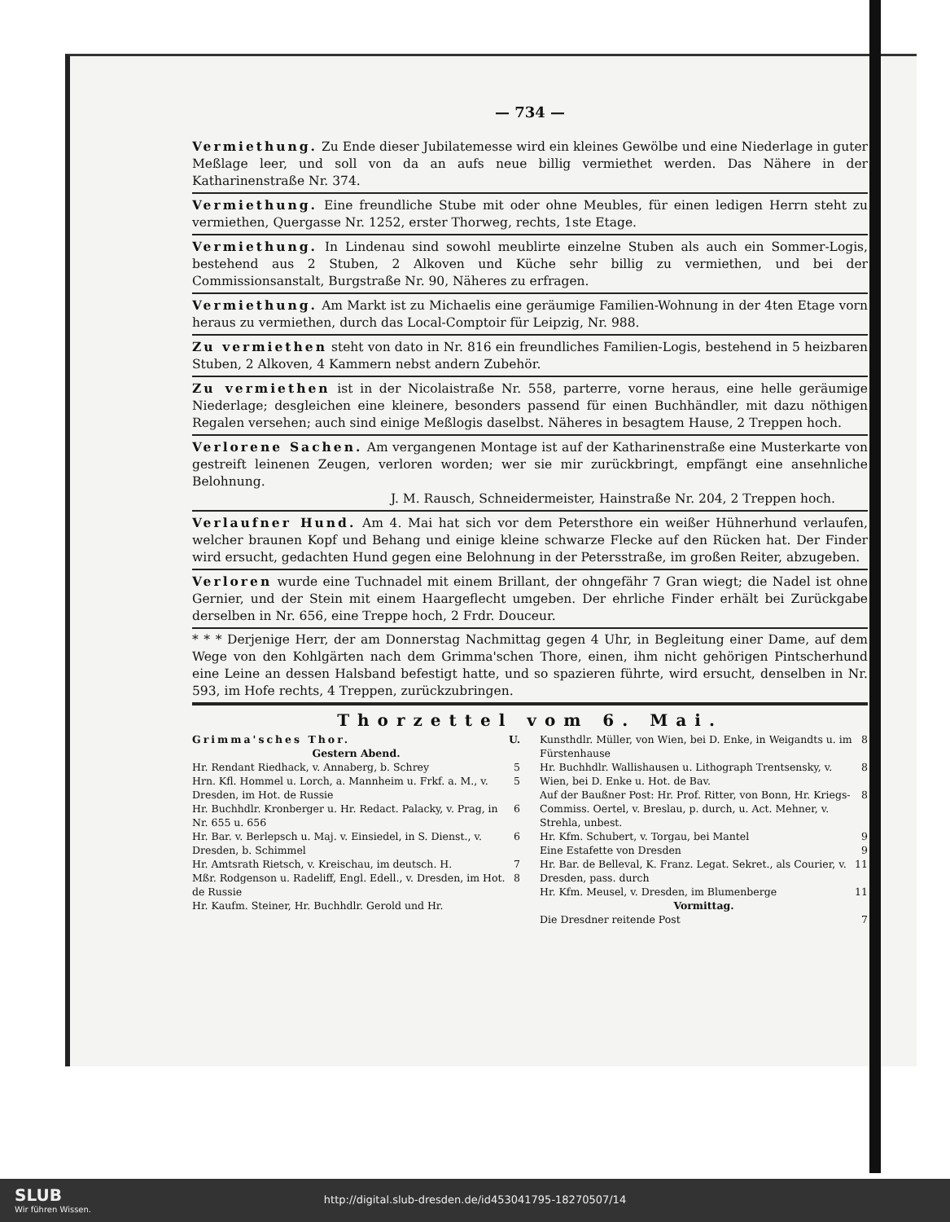— 734 —
Vermiethung. Zu Ende dieser Jubilatemesse wird ein kleines Gewölbe und eine Niederlage in guter Meßlage leer, und soll von da an aufs neue billig vermiethet werden. Das Nähere in der Katharinenstraße Nr. 374.
Vermiethung. Eine freundliche Stube mit oder ohne Meubles, für einen ledigen Herrn steht zu vermiethen, Quergasse Nr. 1252, erster Thorweg, rechts, 1ste Etage.
Vermiethung. In Lindenau sind sowohl meublirte einzelne Stuben als auch ein Sommer-Logis, bestehend aus 2 Stuben, 2 Alkoven und Küche sehr billig zu vermiethen, und bei der Commissionsanstalt, Burgstraße Nr. 90, Näheres zu erfragen.
Vermiethung. Am Markt ist zu Michaelis eine geräumige Familien-Wohnung in der 4ten Etage vorn heraus zu vermiethen, durch das Local-Comptoir für Leipzig, Nr. 988.
Zu vermiethen steht von dato in Nr. 816 ein freundliches Familien-Logis, bestehend in 5 heizbaren Stuben, 2 Alkoven, 4 Kammern nebst andern Zubehör.
Zu vermiethen ist in der Nicolaistraße Nr. 558, parterre, vorne heraus, eine helle geräumige Niederlage; desgleichen eine kleinere, besonders passend für einen Buchhändler, mit dazu nöthigen Regalen versehen; auch sind einige Meßlogis daselbst. Näheres in besagtem Hause, 2 Treppen hoch.
Verlorene Sachen. Am vergangenen Montage ist auf der Katharinenstraße eine Musterkarte von gestreift leinenen Zeugen, verloren worden; wer sie mir zurückbringt, empfängt eine ansehnliche Belohnung.
J. M. Rausch, Schneidermeister, Hainstraße Nr. 204, 2 Treppen hoch.
Verlaufner Hund. Am 4. Mai hat sich vor dem Petersthore ein weißer Hühnerhund verlaufen, welcher braunen Kopf und Behang und einige kleine schwarze Flecke auf den Rücken hat. Der Finder wird ersucht, gedachten Hund gegen eine Belohnung in der Petersstraße, im großen Reiter, abzugeben.
Verloren wurde eine Tuchnadel mit einem Brillant, der ohngefähr 7 Gran wiegt; die Nadel ist ohne Gernier, und der Stein mit einem Haargeflecht umgeben. Der ehrliche Finder erhält bei Zurückgabe derselben in Nr. 656, eine Treppe hoch, 2 Frdr. Douceur.
* * * Derjenige Herr, der am Donnerstag Nachmittag gegen 4 Uhr, in Begleitung einer Dame, auf dem Wege von den Kohlgärten nach dem Grimma'schen Thore, einen, ihm nicht gehörigen Pintscherhund eine Leine an dessen Halsband befestigt hatte, und so spazieren führte, wird ersucht, denselben in Nr. 593, im Hofe rechts, 4 Treppen, zurückzubringen.
Thorzettel vom 6. Mai.
Grimma'sches Thor. U.
Gestern Abend.
Hr. Rendant Riedhack, v. Annaberg, b. Schrey 5
Hrn. Kfl. Hommel u. Lorch, a. Mannheim u. Frkf. a. M., v. Dresden, im Hot. de Russie 5
Hr. Buchhdlr. Kronberger u. Hr. Redact. Palacky, v. Prag, in Nr. 655 u. 656 6
Hr. Bar. v. Berlepsch u. Maj. v. Einsiedel, in S. Dienst., v. Dresden, b. Schimmel 6
Hr. Amtsrath Rietsch, v. Kreischau, im deutsch. H. 7
Mßr. Rodgenson u. Radeliff, Engl. Edell., v. Dresden, im Hot. de Russie 8
Hr. Kaufm. Steiner, Hr. Buchhdlr. Gerold und Hr.
Kunsthdlr. Müller, von Wien, bei D. Enke, in Weigandts u. im Fürstenhause 8
Hr. Buchhdlr. Wallishausen u. Lithograph Trentsensky, v. Wien, bei D. Enke u. Hot. de Bav. 8
Auf der Baußner Post: Hr. Prof. Ritter, von Bonn, Hr. Kriegs-Commiss. Oertel, v. Breslau, p. durch, u. Act. Mehner, v. Strehla, unbest. 8
Hr. Kfm. Schubert, v. Torgau, bei Mantel 9
Eine Estafette von Dresden 9
Hr. Bar. de Belleval, K. Franz. Legat. Sekret., als Courier, v. Dresden, pass. durch 11
Hr. Kfm. Meusel, v. Dresden, im Blumenberge 11
Vormittag.
Die Dresdner reitende Post 7
SLUB
Wir führen Wissen.
http://digital.slub-dresden.de/id453041795-18270507/14